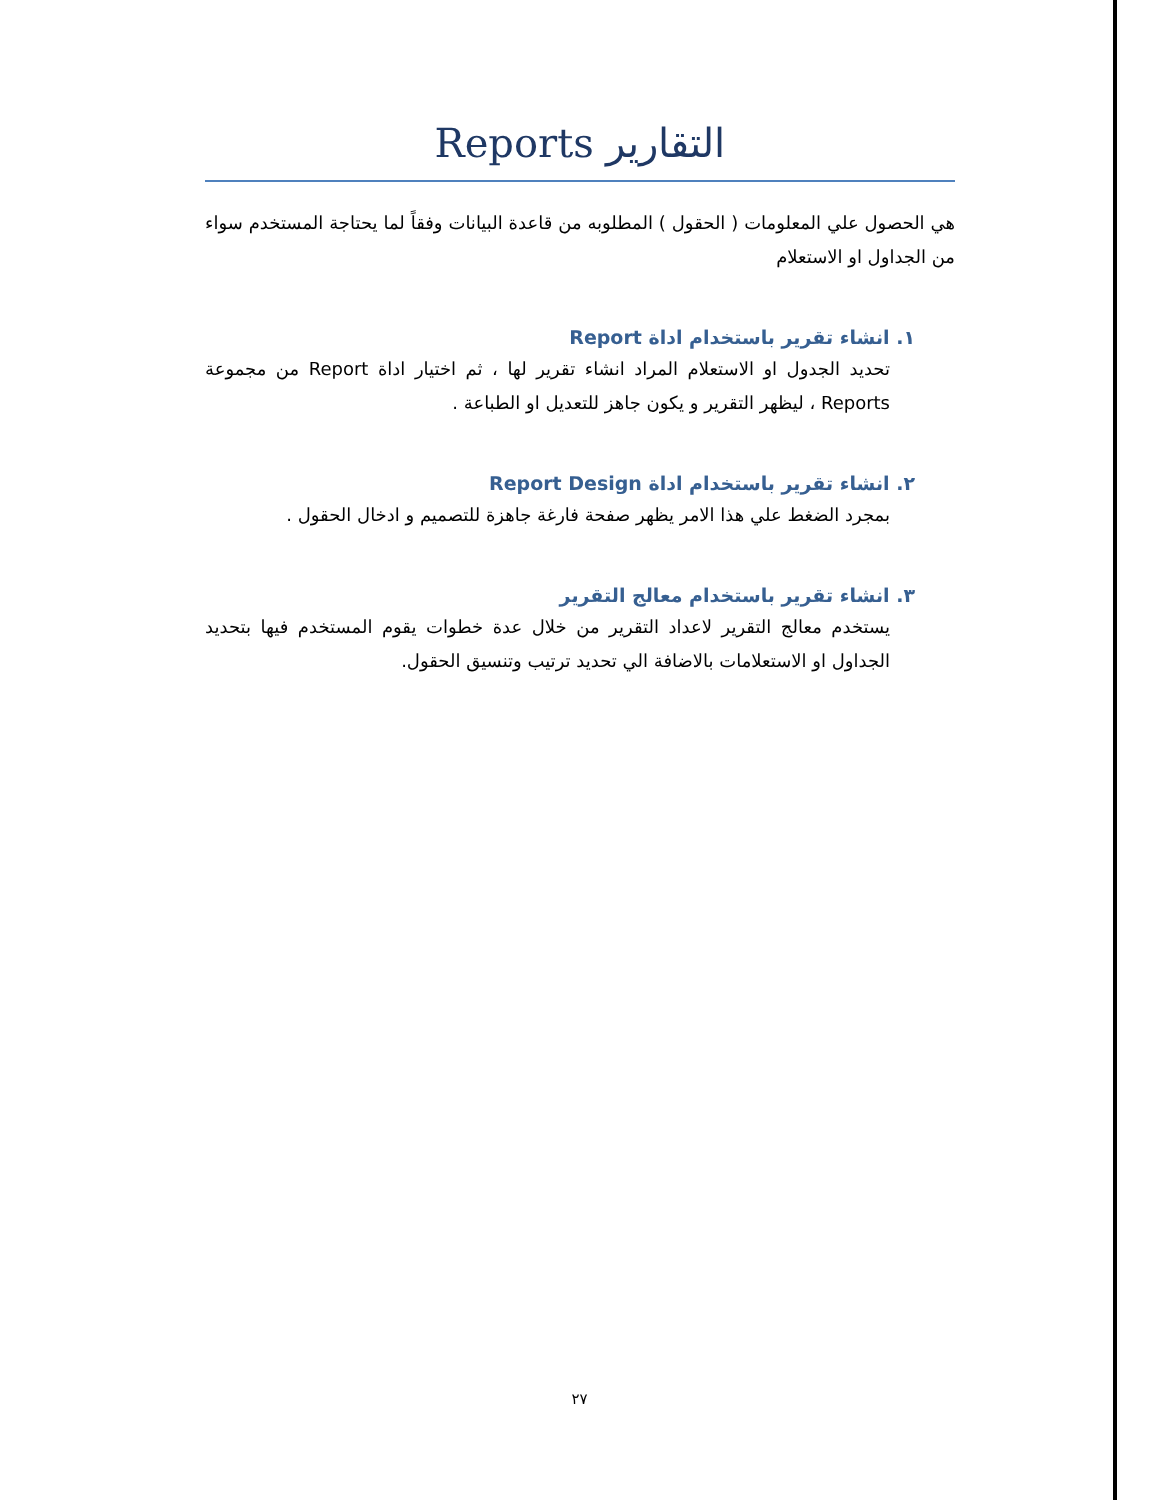التقارير Reports
هي الحصول علي المعلومات ( الحقول ) المطلوبه من قاعدة البيانات وفقاً لما يحتاجة المستخدم سواء من الجداول او الاستعلام
١. انشاء تقرير باستخدام اداة Report
تحديد الجدول او الاستعلام المراد انشاء تقرير لها ، ثم اختيار اداة Report من مجموعة Reports ، ليظهر التقرير و يكون جاهز للتعديل او الطباعة .
٢. انشاء تقرير باستخدام اداة Report Design
بمجرد الضغط علي هذا الامر يظهر صفحة فارغة جاهزة للتصميم و ادخال الحقول .
٣. انشاء تقرير باستخدام معالج التقرير
يستخدم معالج التقرير لاعداد التقرير من خلال عدة خطوات يقوم المستخدم فيها بتحديد الجداول او الاستعلامات بالاضافة الي تحديد ترتيب وتنسيق الحقول.
٢٧